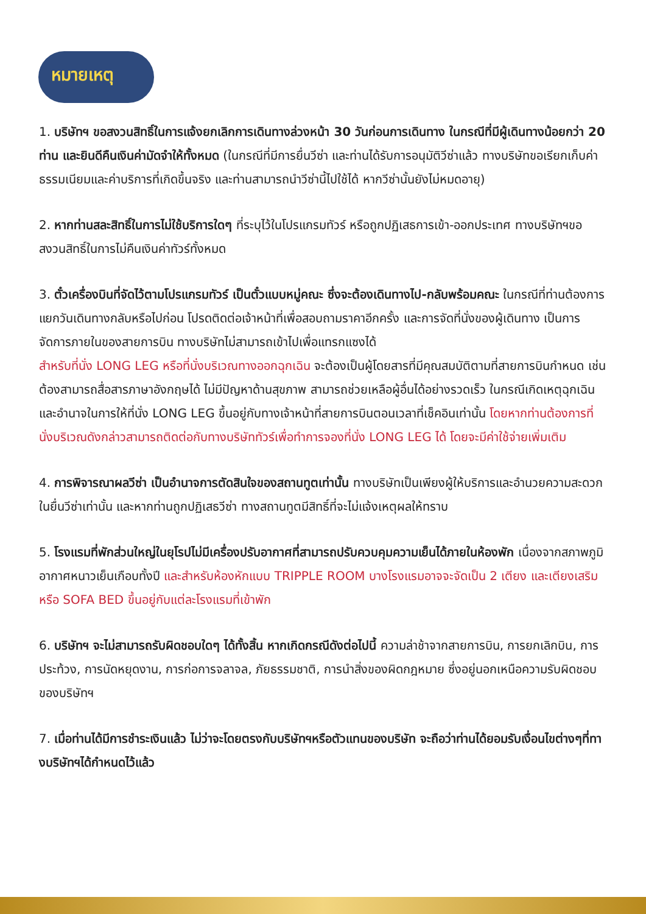หมายเหตุ
1. บริษัทฯ ขอสงวนสิทธิ์ในการแจ้งยกเลิกการเดินทางล่วงหน้า 30 วันก่อนการเดินทาง ในกรณีที่มีผู้เดินทางน้อยกว่า 20 ท่าน และยินดีคืนเงินค่ามัดจำให้ทั้งหมด (ในกรณีที่มีการยื่นวีซ่า และท่านได้รับการอนุมัติวีซ่าแล้ว ทางบริษัทขอเรียกเก็บค่าธรรมเนียมและค่าบริการที่เกิดขึ้นจริง และท่านสามารถนำวีซ่านี้ไปใช้ได้ หากวีซ่านั้นยังไม่หมดอายุ)
2. หากท่านสละสิทธิ์ในการไม่ใช้บริการใดๆ ที่ระบุไว้ในโปรแกรมทัวร์ หรือถูกปฏิเสธการเข้า-ออกประเทศ ทางบริษัทฯขอสงวนสิทธิ์ในการไม่คืนเงินค่าทัวร์ทั้งหมด
3. ตั๋วเครื่องบินที่จัดไว้ตามโปรแกรมทัวร์ เป็นตั๋วแบบหมู่คณะ ซึ่งจะต้องเดินทางไป-กลับพร้อมคณะ ในกรณีที่ท่านต้องการแยกวันเดินทางกลับหรือไปก่อน โปรดติดต่อเจ้าหน้าที่เพื่อสอบถามราคาอีกครั้ง และการจัดที่นั่งของผู้เดินทาง เป็นการจัดการภายในของสายการบิน ทางบริษัทไม่สามารถเข้าไปเพื่อแทรกแซงได้
สำหรับที่นั่ง LONG LEG หรือที่นั่งบริเวณทางออกฉุกเฉิน จะต้องเป็นผู้โดยสารที่มีคุณสมบัติตามที่สายการบินกำหนด เช่น ต้องสามารถสื่อสารภาษาอังกฤษได้ ไม่มีปัญหาด้านสุขภาพ สามารถช่วยเหลือผู้อื่นได้อย่างรวดเร็ว ในกรณีเกิดเหตุฉุกเฉินและอำนาจในการให้ที่นั่ง LONG LEG ขึ้นอยู่กับทางเจ้าหน้าที่สายการบินตอนเวลาที่เช็คอินเท่านั้น โดยหากท่านต้องการที่นั่งบริเวณดังกล่าวสามารถติดต่อกับทางบริษัททัวร์เพื่อทำการจองที่นั่ง LONG LEG ได้ โดยจะมีค่าใช้จ่ายเพิ่มเติม
4. การพิจารณาผลวีซ่า เป็นอำนาจการตัดสินใจของสถานทูตเท่านั้น ทางบริษัทเป็นเพียงผู้ให้บริการและอำนวยความสะดวกในยื่นวีซ่าเท่านั้น และหากท่านถูกปฏิเสธวีซ่า ทางสถานทูตมีสิทธิ์ที่จะไม่แจ้งเหตุผลให้ทราบ
5. โรงแรมที่พักส่วนใหญ่ในยุโรปไม่มีเครื่องปรับอากาศที่สามารถปรับควบคุมความเย็นได้ภายในห้องพัก เนื่องจากสภาพภูมิอากาศหนาวเย็นเกือบทั้งปี และสำหรับห้องหักแบบ TRIPPLE ROOM บางโรงแรมอาจจะจัดเป็น 2 เตียง และเตียงเสริมหรือ SOFA BED ขึ้นอยู่กับแต่ละโรงแรมที่เข้าพัก
6. บริษัทฯ จะไม่สามารถรับผิดชอบใดๆ ได้ทั้งสิ้น หากเกิดกรณีดังต่อไปนี้ ความล่าช้าจากสายการบิน, การยกเลิกบิน, การประท้วง, การนัดหยุดงาน, การก่อการจลาจล, ภัยธรรมชาติ, การนำสิ่งของผิดกฎหมาย ซึ่งอยู่นอกเหนือความรับผิดชอบของบริษัทฯ
7. เมื่อท่านได้มีการชำระเงินแล้ว ไม่ว่าจะโดยตรงกับบริษัทฯหรือตัวแทนของบริษัท จะถือว่าท่านได้ยอมรับเงื่อนไขต่างๆที่ทางบริษัทฯได้กำหนดไว้แล้ว